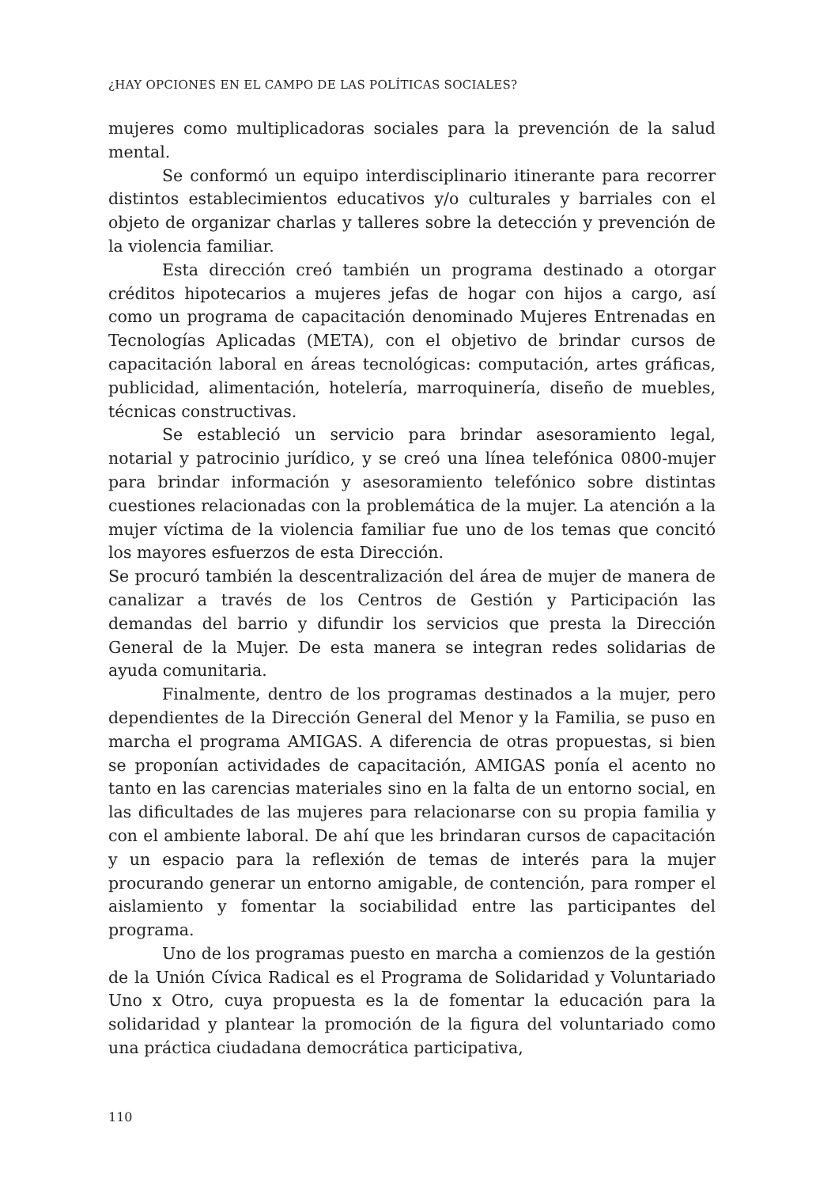¿HAY OPCIONES EN EL CAMPO DE LAS POLÍTICAS SOCIALES?
mujeres como multiplicadoras sociales para la prevención de la salud mental.
Se conformó un equipo interdisciplinario itinerante para recorrer distintos establecimientos educativos y/o culturales y barriales con el objeto de organizar charlas y talleres sobre la detección y prevención de la violencia familiar.
Esta dirección creó también un programa destinado a otorgar créditos hipotecarios a mujeres jefas de hogar con hijos a cargo, así como un programa de capacitación denominado Mujeres Entrenadas en Tecnologías Aplicadas (META), con el objetivo de brindar cursos de capacitación laboral en áreas tecnológicas: computación, artes gráficas, publicidad, alimentación, hotelería, marroquinería, diseño de muebles, técnicas constructivas.
Se estableció un servicio para brindar asesoramiento legal, notarial y patrocinio jurídico, y se creó una línea telefónica 0800-mujer para brindar información y asesoramiento telefónico sobre distintas cuestiones relacionadas con la problemática de la mujer. La atención a la mujer víctima de la violencia familiar fue uno de los temas que concitó los mayores esfuerzos de esta Dirección.
Se procuró también la descentralización del área de mujer de manera de canalizar a través de los Centros de Gestión y Participación las demandas del barrio y difundir los servicios que presta la Dirección General de la Mujer. De esta manera se integran redes solidarias de ayuda comunitaria.
Finalmente, dentro de los programas destinados a la mujer, pero dependientes de la Dirección General del Menor y la Familia, se puso en marcha el programa AMIGAS. A diferencia de otras propuestas, si bien se proponían actividades de capacitación, AMIGAS ponía el acento no tanto en las carencias materiales sino en la falta de un entorno social, en las dificultades de las mujeres para relacionarse con su propia familia y con el ambiente laboral. De ahí que les brindaran cursos de capacitación y un espacio para la reflexión de temas de interés para la mujer procurando generar un entorno amigable, de contención, para romper el aislamiento y fomentar la sociabilidad entre las participantes del programa.
Uno de los programas puesto en marcha a comienzos de la gestión de la Unión Cívica Radical es el Programa de Solidaridad y Voluntariado Uno x Otro, cuya propuesta es la de fomentar la educación para la solidaridad y plantear la promoción de la figura del voluntariado como una práctica ciudadana democrática participativa,
110